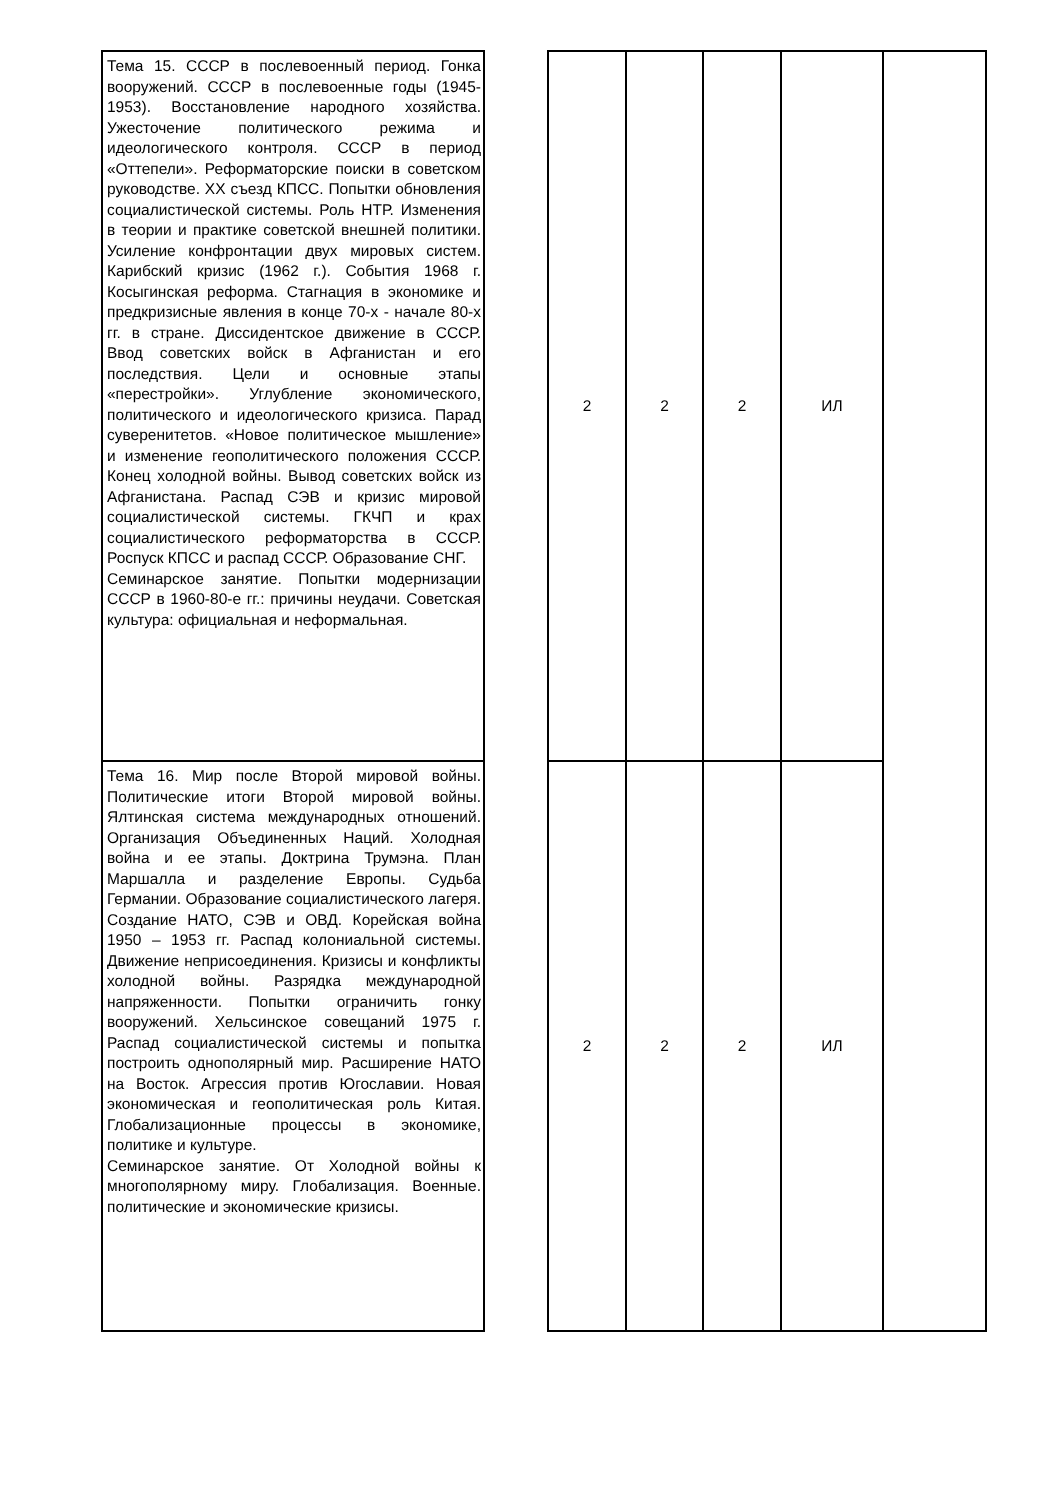| Тема 15. СССР в послевоенный период. Гонка вооружений. СССР в послевоенные годы (1945-1953). Восстановление народного хозяйства. Ужесточение политического режима и идеологического контроля. СССР в период «Оттепели». Реформаторские поиски в советском руководстве. XX съезд КПСС. Попытки обновления социалистической системы. Роль НТР. Изменения в теории и практике советской внешней политики. Усиление конфронтации двух мировых систем. Карибский кризис (1962 г.). События 1968 г. Косыгинская реформа. Стагнация в экономике и предкризисные явления в конце 70-х - начале 80-х гг. в стране. Диссидентское движение в СССР. Ввод советских войск в Афганистан и его последствия. Цели и основные этапы «перестройки». Углубление экономического, политического и идеологического кризиса. Парад суверенитетов. «Новое политическое мышление» и изменение геополитического положения СССР. Конец холодной войны. Вывод советских войск из Афганистана. Распад СЭВ и кризис мировой социалистической системы. ГКЧП и крах социалистического реформаторства в СССР. Роспуск КПСС и распад СССР. Образование СНГ. Семинарское занятие. Попытки модернизации СССР в 1960-80-е гг.: причины неудачи. Советская культура: официальная и неформальная. | | 2 | 2 | 2 | ИЛ | |
| Тема 16. Мир после Второй мировой войны. Политические итоги Второй мировой войны. Ялтинская система международных отношений. Организация Объединенных Наций. Холодная война и ее этапы. Доктрина Трумэна. План Маршалла и разделение Европы. Судьба Германии. Образование социалистического лагеря. Создание НАТО, СЭВ и ОВД. Корейская война 1950 – 1953 гг. Распад колониальной системы. Движение неприсоединения. Кризисы и конфликты холодной войны. Разрядка международной напряженности. Попытки ограничить гонку вооружений. Хельсинское совещаний 1975 г. Распад социалистической системы и попытка построить однополярный мир. Расширение НАТО на Восток. Агрессия против Югославии. Новая экономическая и геополитическая роль Китая. Глобализационные процессы в экономике, политике и культуре. Семинарское занятие. От Холодной войны к многополярному миру. Глобализация. Военные. политические и экономические кризисы. | | 2 | 2 | 2 | ИЛ | |